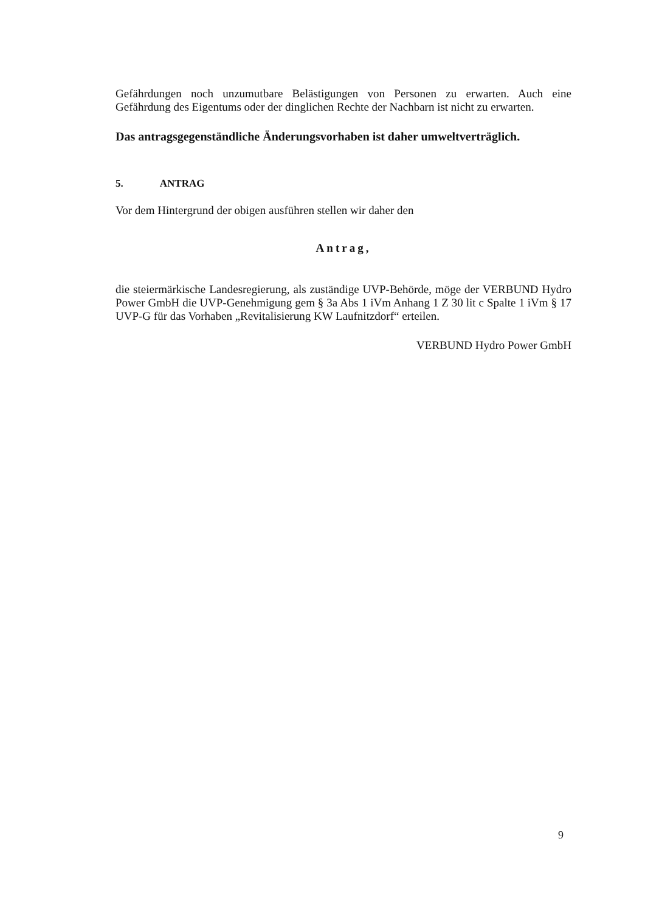Gefährdungen noch unzumutbare Belästigungen von Personen zu erwarten. Auch eine Gefährdung des Eigentums oder der dinglichen Rechte der Nachbarn ist nicht zu erwarten.
Das antragsgegenständliche Änderungsvorhaben ist daher umweltverträglich.
5. ANTRAG
Vor dem Hintergrund der obigen ausführen stellen wir daher den
Antrag,
die steiermärkische Landesregierung, als zuständige UVP-Behörde, möge der VERBUND Hydro Power GmbH die UVP-Genehmigung gem § 3a Abs 1 iVm Anhang 1 Z 30 lit c Spalte 1 iVm § 17 UVP-G für das Vorhaben „Revitalisierung KW Laufnitzdorf“ erteilen.
VERBUND Hydro Power GmbH
9